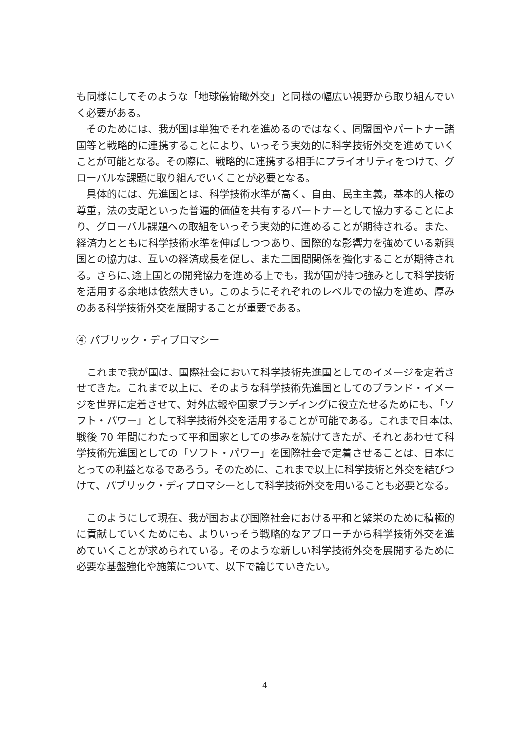も同様にしてそのような「地球儀俯瞰外交」と同様の幅広い視野から取り組んでいく必要がある。
　そのためには、我が国は単独でそれを進めるのではなく、同盟国やパートナー諸国等と戦略的に連携することにより、いっそう実効的に科学技術外交を進めていくことが可能となる。その際に、戦略的に連携する相手にプライオリティをつけて、グローバルな課題に取り組んでいくことが必要となる。
　具体的には、先進国とは、科学技術水準が高く、自由、民主主義，基本的人権の尊重，法の支配といった普遍的価値を共有するパートナーとして協力することにより、グローバル課題への取組をいっそう実効的に進めることが期待される。また、経済力とともに科学技術水準を伸ばしつつあり、国際的な影響力を強めている新興国との協力は、互いの経済成長を促し、また二国間関係を強化することが期待される。さらに､途上国との開発協力を進める上でも，我が国が持つ強みとして科学技術を活用する余地は依然大きい。このようにそれぞれのレベルでの協力を進め、厚みのある科学技術外交を展開することが重要である。
④ パブリック・ディプロマシー
　これまで我が国は、国際社会において科学技術先進国としてのイメージを定着させてきた。これまで以上に、そのような科学技術先進国としてのブランド・イメージを世界に定着させて、対外広報や国家ブランディングに役立たせるためにも､「ソフト・パワー」として科学技術外交を活用することが可能である。これまで日本は､戦後 70 年間にわたって平和国家としての歩みを続けてきたが、それとあわせて科学技術先進国としての「ソフト・パワー」を国際社会で定着させることは、日本にとっての利益となるであろう。そのために、これまで以上に科学技術と外交を結びつけて、パブリック・ディプロマシーとして科学技術外交を用いることも必要となる。
　このようにして現在、我が国および国際社会における平和と繁栄のために積極的に貢献していくためにも、よりいっそう戦略的なアプローチから科学技術外交を進めていくことが求められている。そのような新しい科学技術外交を展開するために必要な基盤強化や施策について、以下で論じていきたい。
4